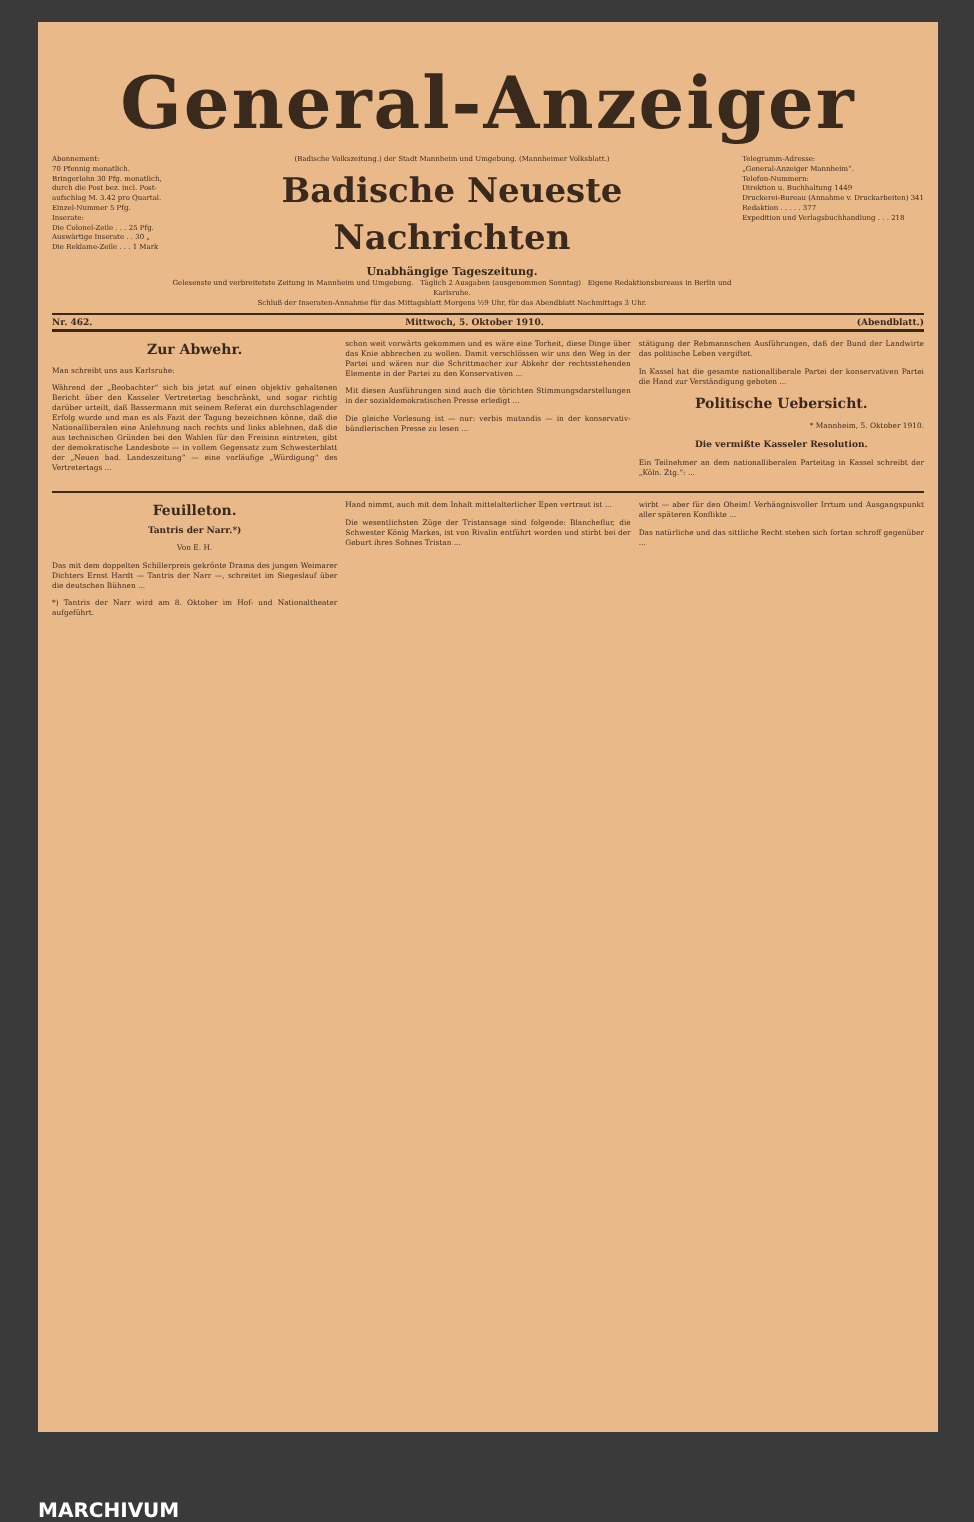General-Anzeiger
Abonnement:
70 Pfennig monatlich.
Bringerlohn 30 Pfg. monatlich,
durch die Post bez. incl. Post-
aufschlag M. 3.42 pro Quartal.
Einzel-Nummer 5 Pfg.
Inserate:
Die Colonel-Zeile . . . 25 Pfg.
Auswärtige Inserate . . 30 „
Die Reklame-Zeile . . . 1 Mark
(Badische Volkszeitung.) der Stadt Mannheim und Umgebung. (Mannheimer Volksblatt.)
Badische Neueste Nachrichten
Unabhängige Tageszeitung.
Gelesenste und verbreitetste Zeitung in Mannheim und Umgebung. Täglich 2 Ausgaben (ausgenommen Sonntag) Eigene Redaktionsbureaus in Berlin und Karlsruhe.
Schluß der Inseraten-Annahme für das Mittagsblatt Morgens ½9 Uhr, für das Abendblatt Nachmittags 3 Uhr.
Telegramm-Adresse:
„General-Anzeiger Mannheim“.
Telefon-Nummern:
Direktion u. Buchhaltung 1449
Druckerei-Bureau (Annahme v. Druckarbeiten) 341
Redaktion . . . . . 377
Expedition und Verlagsbuchhandlung . . . 218
Nr. 462. Mittwoch, 5. Oktober 1910. (Abendblatt.)
Zur Abwehr.
Man schreibt uns aus Karlsruhe:
Während der „Beobachter“ sich bis jetzt auf einen objektiv gehaltenen Bericht über den Kasseler Vertretertag beschränkt, und sogar richtig darüber urteilt, daß Bassermann mit seinem Referat ein durchschlagender Erfolg wurde und man es als Fazit der Tagung bezeichnen könne, daß die Nationalliberalen eine Anlehnung nach rechts und links ablehnen, daß die aus technischen Gründen bei den Wahlen für den Freisinn eintreten, gibt der demokratische Landesbote — in vollem Gegensatz zum Schwesterblatt der „Neuen bad. Landeszeitung“ — eine vorläufige „Würdigung“ des Vertretertags ...
schon weit vorwärts gekommen und es wäre eine Torheit, diese Dinge über das Knie abbrechen zu wollen. Damit verschlössen wir uns den Weg in der Partei und wären nur die Schrittmacher zur Abkehr der rechtsstehenden Elemente in der Partei zu den Konservativen ...
Mit diesen Ausführungen sind auch die törichten Stimmungsdarstellungen in der sozialdemokratischen Presse erledigt ...
Die gleiche Vorlesung ist — nur: verbis mutandis — in der konservativ-bündlerischen Presse zu lesen ...
stätigung der Rebmannschen Ausführungen, daß der Bund der Landwirte das politische Leben vergiftet.
In Kassel hat die gesamte nationalliberale Partei der konservativen Partei die Hand zur Verständigung geboten ...
Politische Uebersicht.
* Mannheim, 5. Oktober 1910.
Die vermißte Kasseler Resolution.
Ein Teilnehmer an dem nationalliberalen Parteitag in Kassel schreibt der „Köln. Ztg.“: ...
Feuilleton.
Tantris der Narr.*)
Von E. H.
Das mit dem doppelten Schillerpreis gekrönte Drama des jungen Weimarer Dichters Ernst Hardt — Tantris der Narr —, schreitet im Siegeslauf über die deutschen Bühnen ...
*) Tantris der Narr wird am 8. Oktober im Hof- und Nationaltheater aufgeführt.
Hand nimmt, auch mit dem Inhalt mittelalterlicher Epen vertraut ist ...
Die wesentlichsten Züge der Tristansage sind folgende: Blancheflur, die Schwester König Markes, ist von Rivalin entführt worden und stirbt bei der Geburt ihres Sohnes Tristan ...
wirbt — aber für den Oheim! Verhängnisvoller Irrtum und Ausgangspunkt aller späteren Konflikte ...
Das natürliche und das sittliche Recht stehen sich fortan schroff gegenüber ...
MARCHIVUM